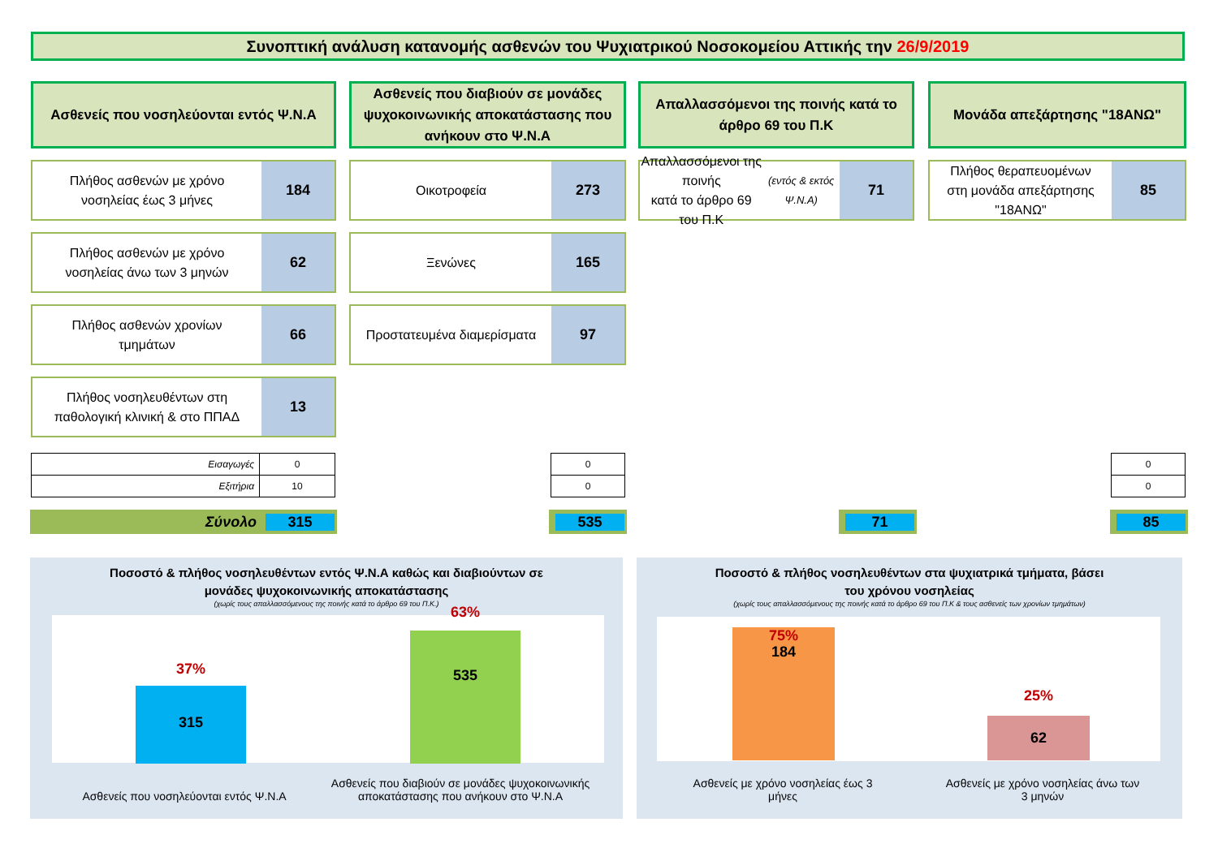Συνοπτική ανάλυση κατανομής ασθενών του Ψυχιατρικού Νοσοκομείου Αττικής την 26/9/2019
Ασθενείς που νοσηλεύονται εντός Ψ.Ν.Α
Πλήθος ασθενών με χρόνο
νοσηλείας έως 3 μήνες
184
Πλήθος ασθενών με χρόνο
νοσηλείας άνω των 3 μηνών
62
Πλήθος ασθενών χρονίων
τμημάτων
66
Πλήθος νοσηλευθέντων στη
παθολογική κλινική & στο ΠΠΑΔ
13
Ασθενείς που διαβιούν σε μονάδες ψυχοκοινωνικής αποκατάστασης που ανήκουν στο Ψ.Ν.Α
Οικοτροφεία
273
Ξενώνες
165
Προστατευμένα διαμερίσματα
97
Απαλλασσόμενοι της ποινής κατά το άρθρο 69 του Π.Κ
Απαλλασσόμενοι της ποινής
κατά το άρθρο 69 του Π.Κ
(εντός & εκτός Ψ.Ν.Α)
71
Μονάδα απεξάρτησης "18ΑΝΩ"
Πλήθος θεραπευομένων
στη μονάδα απεξάρτησης
"18ΑΝΩ"
85
| Εισαγωγές | 0 |
| Εξιτήρια | 10 |
| 0 |
| 0 |
| 0 |
| 0 |
Σύνολο 315 535 71 85
Ποσοστό & πλήθος νοσηλευθέντων εντός Ψ.Ν.Α καθώς και διαβιούντων σε
μονάδες ψυχοκοινωνικής αποκατάστασης
(χωρίς τους απαλλασσόμενους της ποινής κατά το άρθρο 69 του Π.Κ.)
37%
315
63%
535
Ασθενείς που νοσηλεύονται εντός Ψ.Ν.Α
Ασθενείς που διαβιούν σε μονάδες ψυχοκοινωνικής αποκατάστασης που ανήκουν στο Ψ.Ν.Α
Ποσοστό & πλήθος νοσηλευθέντων στα ψυχιατρικά τμήματα, βάσει
του χρόνου νοσηλείας
(χωρίς τους απαλλασσόμενους της ποινής κατά το άρθρο 69 του Π.Κ & τους ασθενείς των χρονίων τμημάτων)
75%
184
25%
62
Ασθενείς με χρόνο νοσηλείας έως 3 μήνες
Ασθενείς με χρόνο νοσηλείας άνω των 3 μηνών